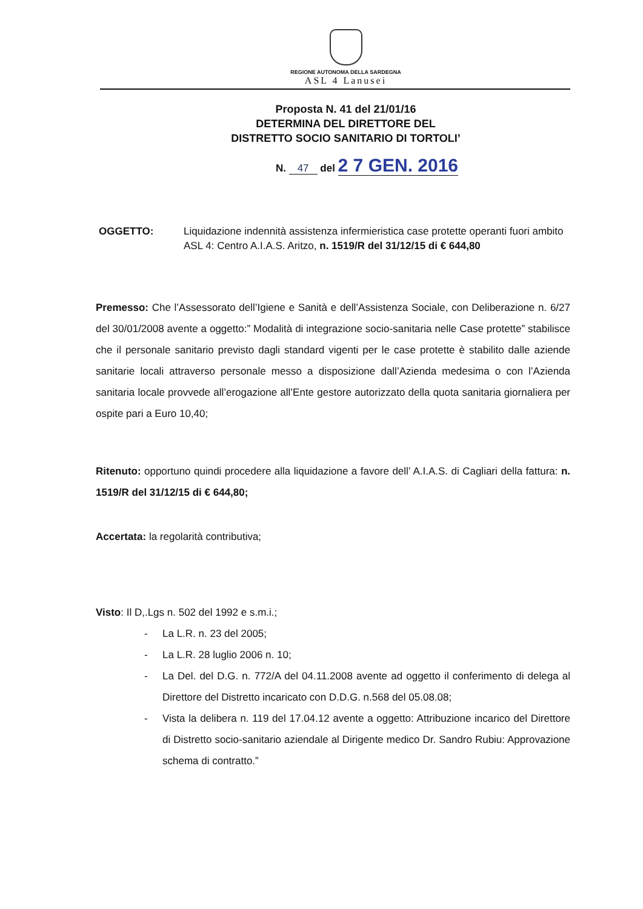REGIONE AUTONOMA DELLA SARDEGNA
ASL 4 Lanusei
Proposta N. 41 del 21/01/16
DETERMINA DEL DIRETTORE DEL
DISTRETTO SOCIO SANITARIO DI TORTOLI’
N. 47 del 2 7 GEN. 2016
OGGETTO: Liquidazione indennità assistenza infermieristica case protette operanti fuori ambito ASL 4: Centro A.I.A.S. Aritzo, n. 1519/R del 31/12/15 di € 644,80
Premesso: Che l’Assessorato dell’Igiene e Sanità e dell’Assistenza Sociale, con Deliberazione n. 6/27 del 30/01/2008 avente a oggetto:” Modalità di integrazione socio-sanitaria nelle Case protette” stabilisce che il personale sanitario previsto dagli standard vigenti per le case protette è stabilito dalle aziende sanitarie locali attraverso personale messo a disposizione dall’Azienda medesima o con l’Azienda sanitaria locale provvede all’erogazione all’Ente gestore autorizzato della quota sanitaria giornaliera per ospite pari a Euro 10,40;
Ritenuto: opportuno quindi procedere alla liquidazione a favore dell’ A.I.A.S. di Cagliari della fattura: n. 1519/R del 31/12/15 di € 644,80;
Accertata: la regolarità contributiva;
Visto: Il D,.Lgs n. 502 del 1992 e s.m.i.;
- La L.R. n. 23 del 2005;
- La L.R. 28 luglio 2006 n. 10;
- La Del. del D.G. n. 772/A del 04.11.2008 avente ad oggetto il conferimento di delega al Direttore del Distretto incaricato con D.D.G. n.568 del 05.08.08;
- Vista la delibera n. 119 del 17.04.12 avente a oggetto: Attribuzione incarico del Direttore di Distretto socio-sanitario aziendale al Dirigente medico Dr. Sandro Rubiu: Approvazione schema di contratto.”